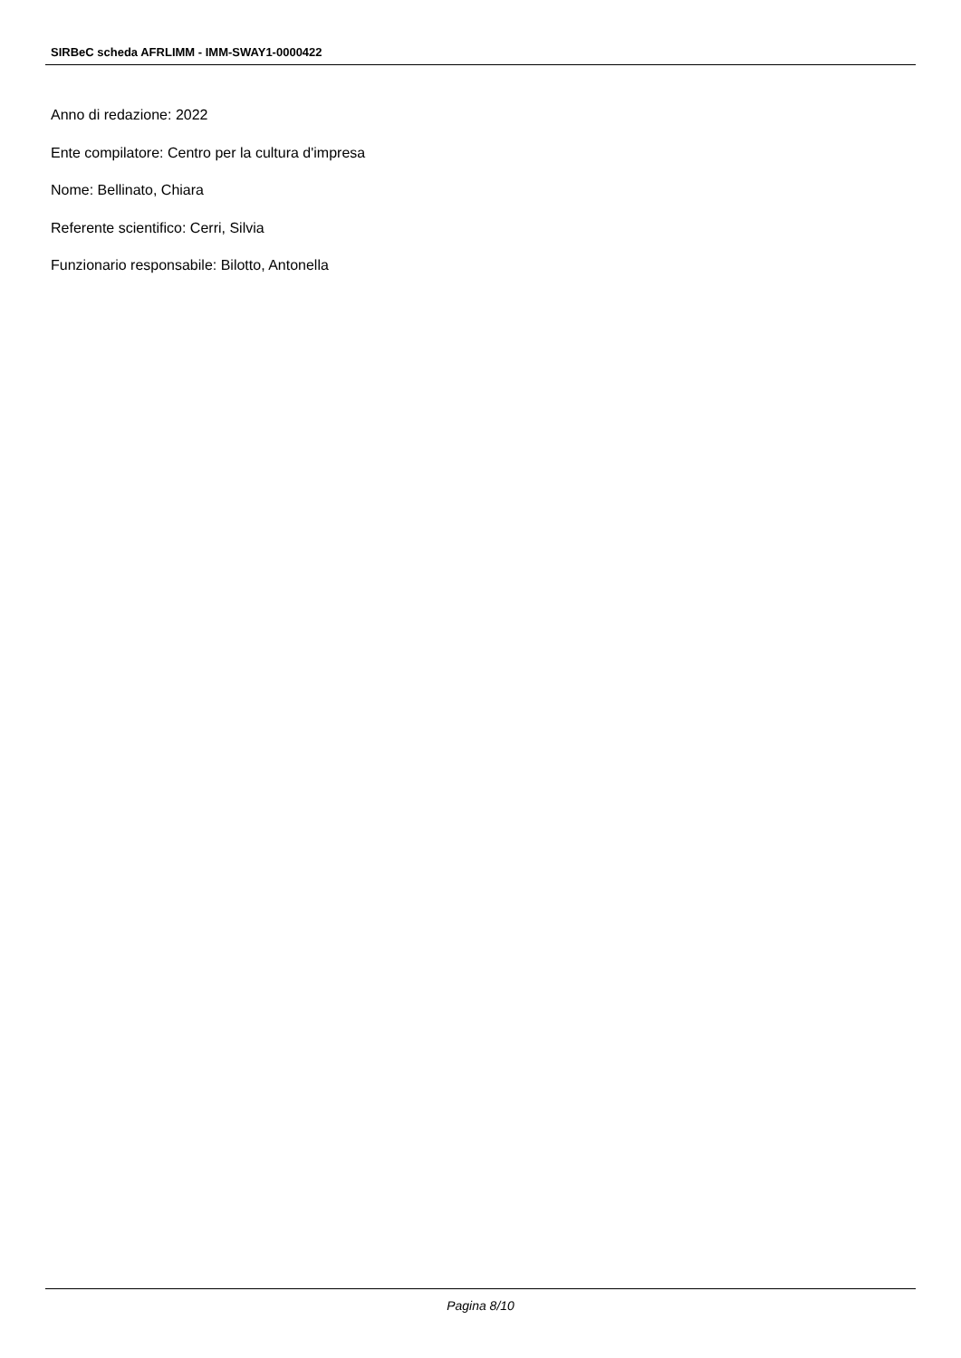SIRBeC scheda AFRLIMM - IMM-SWAY1-0000422
Anno di redazione: 2022
Ente compilatore: Centro per la cultura d'impresa
Nome: Bellinato, Chiara
Referente scientifico: Cerri, Silvia
Funzionario responsabile: Bilotto, Antonella
Pagina 8/10